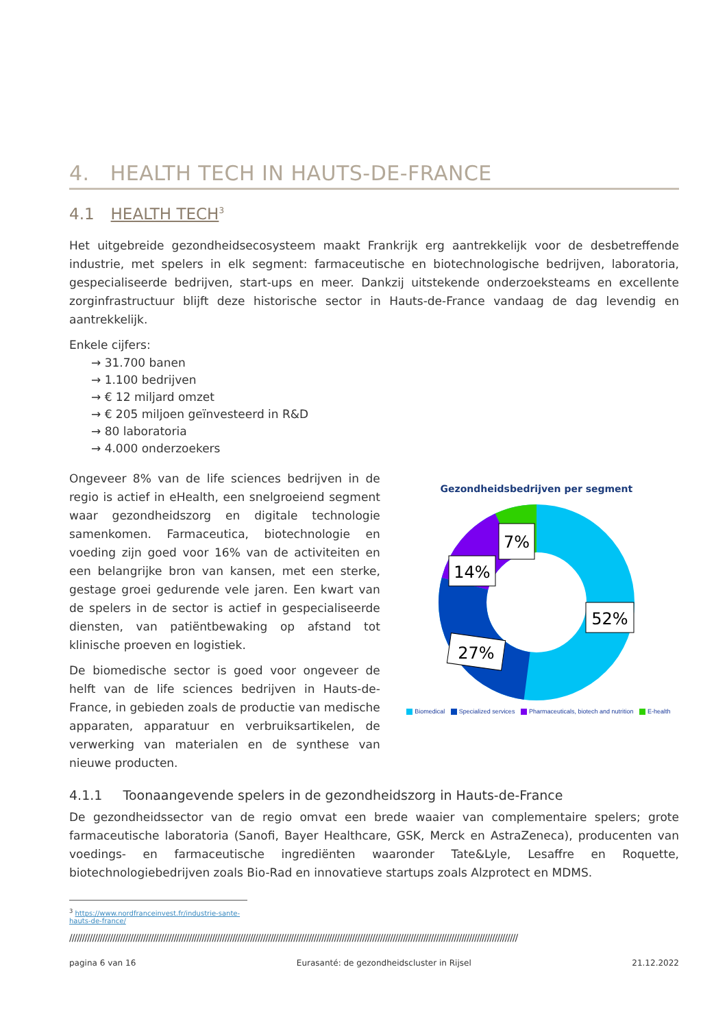4. HEALTH TECH IN HAUTS-DE-FRANCE
4.1 HEALTH TECH<sup>3</sup>
Het uitgebreide gezondheidsecosysteem maakt Frankrijk erg aantrekkelijk voor de desbetreffende industrie, met spelers in elk segment: farmaceutische en biotechnologische bedrijven, laboratoria, gespecialiseerde bedrijven, start-ups en meer. Dankzij uitstekende onderzoeksteams en excellente zorginfrastructuur blijft deze historische sector in Hauts-de-France vandaag de dag levendig en aantrekkelijk.
Enkele cijfers:
→ 31.700 banen
→ 1.100 bedrijven
→ € 12 miljard omzet
→ € 205 miljoen geïnvesteerd in R&D
→ 80 laboratoria
→ 4.000 onderzoekers
Ongeveer 8% van de life sciences bedrijven in de regio is actief in eHealth, een snelgroeiend segment waar gezondheidszorg en digitale technologie samenkomen. Farmaceutica, biotechnologie en voeding zijn goed voor 16% van de activiteiten en een belangrijke bron van kansen, met een sterke, gestage groei gedurende vele jaren. Een kwart van de spelers in de sector is actief in gespecialiseerde diensten, van patiëntbewaking op afstand tot klinische proeven en logistiek.
De biomedische sector is goed voor ongeveer de helft van de life sciences bedrijven in Hauts-de-France, in gebieden zoals de productie van medische apparaten, apparatuur en verbruiksartikelen, de verwerking van materialen en de synthese van nieuwe producten.
Gezondheidsbedrijven per segment
52%
27%
14%
7%
Biomedical Specialized services Pharmaceuticals, biotech and nutrition E-health
4.1.1 Toonaangevende spelers in de gezondheidszorg in Hauts-de-France
De gezondheidssector van de regio omvat een brede waaier van complementaire spelers; grote farmaceutische laboratoria (Sanofi, Bayer Healthcare, GSK, Merck en AstraZeneca), producenten van voedings- en farmaceutische ingrediënten waaronder Tate&Lyle, Lesaffre en Roquette, biotechnologiebedrijven zoals Bio-Rad en innovatieve startups zoals Alzprotect en MDMS.
<sup>3</sup> https://www.nordfranceinvest.fr/industrie-sante-hauts-de-france/
////////////////////////////////////////////////////////////////////////////////////////////////////////////////////////////////////////////////////////////////////////////////
pagina 6 van 16 Eurasanté: de gezondheidscluster in Rijsel 21.12.2022